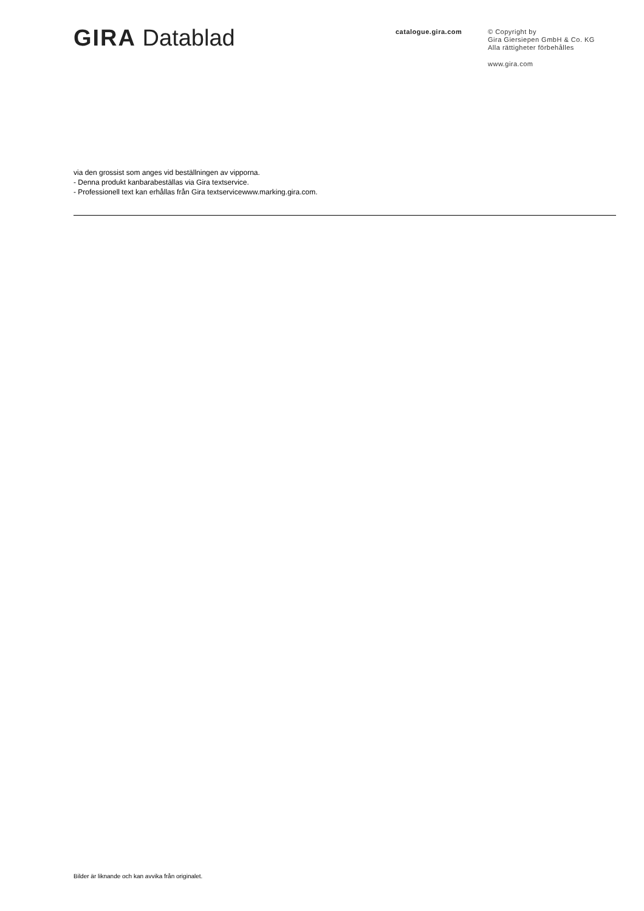GIRA Datablad
catalogue.gira.com
© Copyright by
Gira Giersiepen GmbH & Co. KG
Alla rättigheter förbehålles
www.gira.com
via den grossist som anges vid beställningen av vipporna.
- Denna produkt kanbarabeställas via Gira textservice.
- Professionell text kan erhållas från Gira textservicewww.marking.gira.com.
Bilder är liknande och kan avvika från originalet.